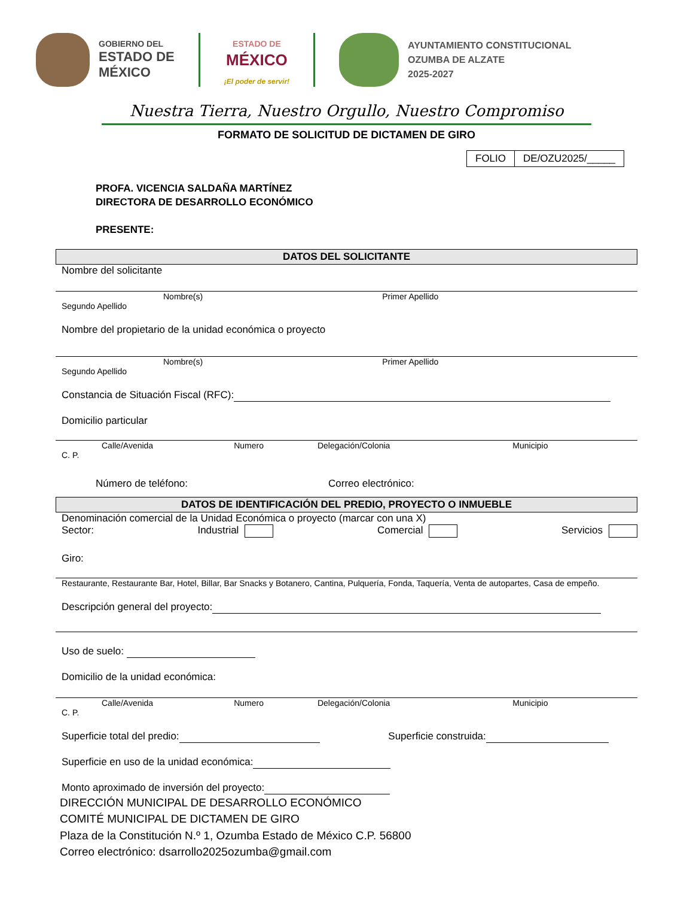GOBIERNO DEL
ESTADO DE
MÉXICO
ESTADO DE
MÉXICO
¡El poder de servir!
AYUNTAMIENTO CONSTITUCIONAL
OZUMBA DE ALZATE
2025-2027
Nuestra Tierra, Nuestro Orgullo, Nuestro Compromiso
FORMATO DE SOLICITUD DE DICTAMEN DE GIRO
| FOLIO | DE/OZU2025/_____ |
PROFA. VICENCIA SALDAÑA MARTÍNEZ
DIRECTORA DE DESARROLLO ECONÓMICO
PRESENTE:
DATOS DEL SOLICITANTE
Nombre del solicitante
Nombre(s) Primer Apellido
Segundo Apellido
Nombre del propietario de la unidad económica o proyecto
Nombre(s) Primer Apellido
Segundo Apellido
Constancia de Situación Fiscal (RFC):
Domicilio particular
Calle/Avenida Numero Delegación/Colonia Municipio
C. P.
Número de teléfono: Correo electrónico:
DATOS DE IDENTIFICACIÓN DEL PREDIO, PROYECTO O INMUEBLE
Denominación comercial de la Unidad Económica o proyecto (marcar con una X)
Sector: Industrial Comercial Servicios
Giro:
Restaurante, Restaurante Bar, Hotel, Billar, Bar Snacks y Botanero, Cantina, Pulquería, Fonda, Taquería, Venta de autopartes, Casa de empeño.
Descripción general del proyecto:
Uso de suelo:
Domicilio de la unidad económica:
Calle/Avenida Numero Delegación/Colonia Municipio
C. P.
Superficie total del predio: Superficie construida:
Superficie en uso de la unidad económica:
Monto aproximado de inversión del proyecto:
DIRECCIÓN MUNICIPAL DE DESARROLLO ECONÓMICO
COMITÉ MUNICIPAL DE DICTAMEN DE GIRO
Plaza de la Constitución N.º 1, Ozumba Estado de México C.P. 56800
Correo electrónico: dsarrollo2025ozumba@gmail.com